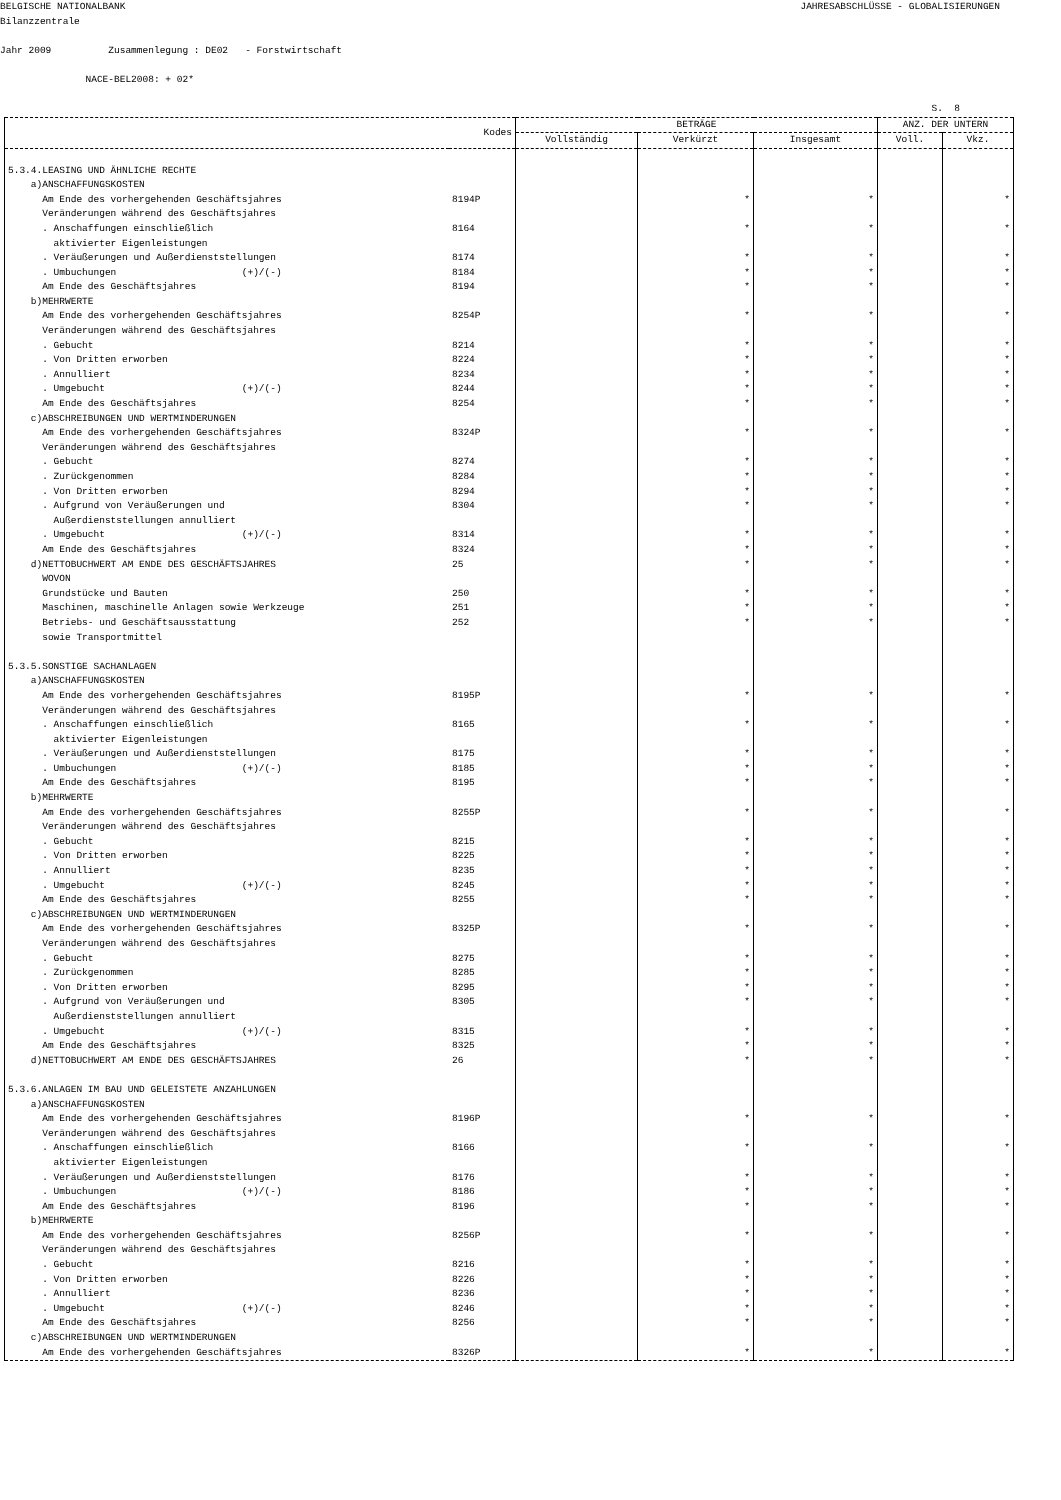BELGISCHE NATIONALBANK JAHRESABSCHLÜSSE - GLOBALISIERUNGEN
Bilanzzentrale Jahr 2009 Zusammenlegung : DE02 - Forstwirtschaft NACE-BEL2008: + 02*
S. 8
| | Kodes | BETRÄGE | | | ANZ. DER UNTERN | |
| --- | --- | --- | --- | --- | --- | --- |
| | | Vollständig | Verkürzt | Insgesamt | Voll. | Vkz. |
| 5.3.4.LEASING UND ÄHNLICHE RECHTE | | | | | | |
| a)ANSCHAFFUNGSKOSTEN | | | | | | |
| Am Ende des vorhergehenden Geschäftsjahres | 8194P | | * | * | | * |
| Veränderungen während des Geschäftsjahres | | | | | | |
| . Anschaffungen einschließlich | 8164 | | * | * | | * |
| aktivierter Eigenleistungen | | | | | | |
| . Veräußerungen und Außerdienststellungen | 8174 | | * | * | | * |
| . Umbuchungen (+)/(-) | 8184 | | * | * | | * |
| Am Ende des Geschäftsjahres | 8194 | | * | * | | * |
| b)MEHRWERTE | | | | | | |
| Am Ende des vorhergehenden Geschäftsjahres | 8254P | | * | * | | * |
| Veränderungen während des Geschäftsjahres | | | | | | |
| . Gebucht | 8214 | | * | * | | * |
| . Von Dritten erworben | 8224 | | * | * | | * |
| . Annulliert | 8234 | | * | * | | * |
| . Umgebucht (+)/(-) | 8244 | | * | * | | * |
| Am Ende des Geschäftsjahres | 8254 | | * | * | | * |
| c)ABSCHREIBUNGEN UND WERTMINDERUNGEN | | | | | | |
| Am Ende des vorhergehenden Geschäftsjahres | 8324P | | * | * | | * |
| Veränderungen während des Geschäftsjahres | | | | | | |
| . Gebucht | 8274 | | * | * | | * |
| . Zurückgenommen | 8284 | | * | * | | * |
| . Von Dritten erworben | 8294 | | * | * | | * |
| . Aufgrund von Veräußerungen und | 8304 | | * | * | | * |
| Außerdienststellungen annulliert | | | | | | |
| . Umgebucht (+)/(-) | 8314 | | * | * | | * |
| Am Ende des Geschäftsjahres | 8324 | | * | * | | * |
| d)NETTOBUCHWERT AM ENDE DES GESCHÄFTSJAHRES | 25 | | * | * | | * |
| WOVON | | | | | | |
| Grundstücke und Bauten | 250 | | * | * | | * |
| Maschinen, maschinelle Anlagen sowie Werkzeuge | 251 | | * | * | | * |
| Betriebs- und Geschäftsausstattung | 252 | | * | * | | * |
| sowie Transportmittel | | | | | | |
| 5.3.5.SONSTIGE SACHANLAGEN | | | | | | |
| a)ANSCHAFFUNGSKOSTEN | | | | | | |
| Am Ende des vorhergehenden Geschäftsjahres | 8195P | | * | * | | * |
| Veränderungen während des Geschäftsjahres | | | | | | |
| . Anschaffungen einschließlich | 8165 | | * | * | | * |
| aktivierter Eigenleistungen | | | | | | |
| . Veräußerungen und Außerdienststellungen | 8175 | | * | * | | * |
| . Umbuchungen (+)/(-) | 8185 | | * | * | | * |
| Am Ende des Geschäftsjahres | 8195 | | * | * | | * |
| b)MEHRWERTE | | | | | | |
| Am Ende des vorhergehenden Geschäftsjahres | 8255P | | * | * | | * |
| Veränderungen während des Geschäftsjahres | | | | | | |
| . Gebucht | 8215 | | * | * | | * |
| . Von Dritten erworben | 8225 | | * | * | | * |
| . Annulliert | 8235 | | * | * | | * |
| . Umgebucht (+)/(-) | 8245 | | * | * | | * |
| Am Ende des Geschäftsjahres | 8255 | | * | * | | * |
| c)ABSCHREIBUNGEN UND WERTMINDERUNGEN | | | | | | |
| Am Ende des vorhergehenden Geschäftsjahres | 8325P | | * | * | | * |
| Veränderungen während des Geschäftsjahres | | | | | | |
| . Gebucht | 8275 | | * | * | | * |
| . Zurückgenommen | 8285 | | * | * | | * |
| . Von Dritten erworben | 8295 | | * | * | | * |
| . Aufgrund von Veräußerungen und | 8305 | | * | * | | * |
| Außerdienststellungen annulliert | | | | | | |
| . Umgebucht (+)/(-) | 8315 | | * | * | | * |
| Am Ende des Geschäftsjahres | 8325 | | * | * | | * |
| d)NETTOBUCHWERT AM ENDE DES GESCHÄFTSJAHRES | 26 | | * | * | | * |
| 5.3.6.ANLAGEN IM BAU UND GELEISTETE ANZAHLUNGEN | | | | | | |
| a)ANSCHAFFUNGSKOSTEN | | | | | | |
| Am Ende des vorhergehenden Geschäftsjahres | 8196P | | * | * | | * |
| Veränderungen während des Geschäftsjahres | | | | | | |
| . Anschaffungen einschließlich | 8166 | | * | * | | * |
| aktivierter Eigenleistungen | | | | | | |
| . Veräußerungen und Außerdienststellungen | 8176 | | * | * | | * |
| . Umbuchungen (+)/(-) | 8186 | | * | * | | * |
| Am Ende des Geschäftsjahres | 8196 | | * | * | | * |
| b)MEHRWERTE | | | | | | |
| Am Ende des vorhergehenden Geschäftsjahres | 8256P | | * | * | | * |
| Veränderungen während des Geschäftsjahres | | | | | | |
| . Gebucht | 8216 | | * | * | | * |
| . Von Dritten erworben | 8226 | | * | * | | * |
| . Annulliert | 8236 | | * | * | | * |
| . Umgebucht (+)/(-) | 8246 | | * | * | | * |
| Am Ende des Geschäftsjahres | 8256 | | * | * | | * |
| c)ABSCHREIBUNGEN UND WERTMINDERUNGEN | | | | | | |
| Am Ende des vorhergehenden Geschäftsjahres | 8326P | | * | * | | * |